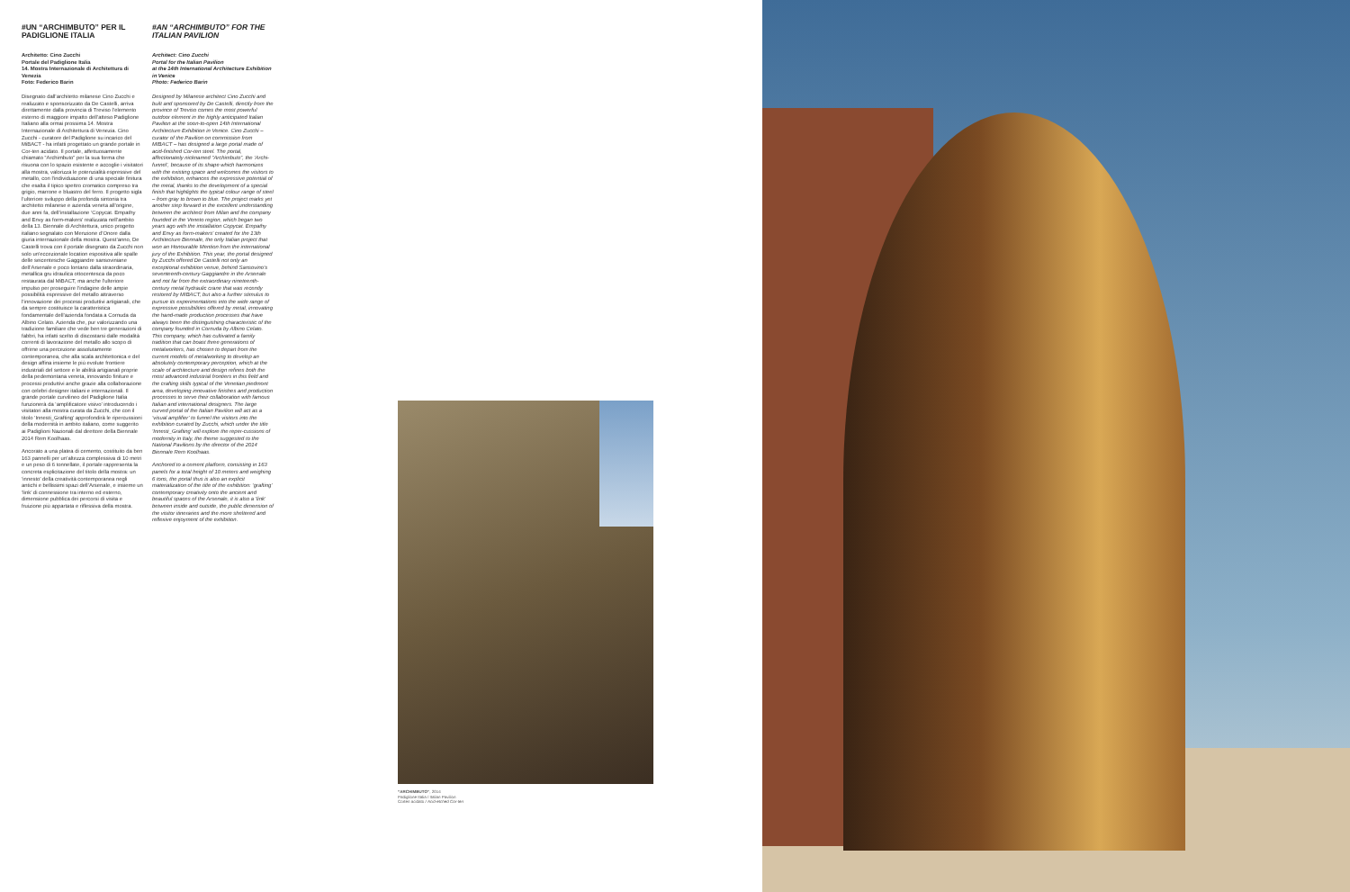#UN “ARCHIMBUTO” PER IL PADIGLIONE ITALIA
Architetto: Cino Zucchi
Portale del Padiglione Italia
14. Mostra Internazionale di Architettura di Venezia
Foto: Federico Barin
Disegnato dall’architetto milanese Cino Zucchi e realizzato e sponsorizzato da De Castelli, arriva direttamente dalla provincia di Treviso l’elemento esterno di maggiore impatto dell’atteso Padiglione Italiano alla ormai prossima 14. Mostra Internazionale di Architettura di Venezia. Cino Zucchi - curatore del Padiglione su incarico del MiBACT - ha infatti progettato un grande portale in Cor-ten acidato. Il portale, affettuosamente chiamato “Archimbuto” per la sua forma che risuona con lo spazio esistente e accoglie i visitatori alla mostra, valorizza le potenzialità espressive del metallo, con l’individuazione di una speciale finitura che esalta il tipico spettro cromatico compreso tra grigio, marrone e bluastro del ferro. Il progetto sigla l’ulteriore sviluppo della profonda sintonia tra architetto milanese e azienda veneta all’origine, due anni fa, dell’installazione ‘Copycat. Empathy and Envy as form-makers’ realizzata nell’ambito della 13. Biennale di Architettura, unico progetto italiano segnalato con Menzione d’Onore dalla giuria internazionale della mostra. Quest’anno, De Castelli trova con il portale disegnato da Zucchi non solo un’eccezionale location espositiva alle spalle delle seicentesche Gaggiandre sansoviniane dell’Arsenale e poco lontano dalla straordinaria, metallica gru idraulica ottocentesca da poco restaurata dal MiBACT, ma anche l’ulteriore impulso per proseguire l’indagine delle ampie possibilità espressive del metallo attraverso l’innovazione dei processi produttivi artigianali, che da sempre costituisce la caratteristica fondamentale dell’azienda fondata a Cornuda da Albino Celato. Azienda che, pur valorizzando una tradizione familiare che vede ben tre generazioni di fabbri, ha infatti scelto di discostarsi dalle modalità correnti di lavorazione del metallo allo scopo di offrirne una percezione assolutamente contemporanea, che alla scala architettonica e del design affina insieme le più evolute frontiere industriali del settore e le abilità artigianali proprie della pedemontana veneta, innovando finiture e processi produttivi anche grazie alla collaborazione con celebri designer italiani e internazionali. Il grande portale curvilineo del Padiglione Italia funzionerà da ‘amplificatore visivo’ introducendo i visitatori alla mostra curata da Zucchi, che con il titolo ‘Innesti_Grafting’ approfondirà le ripercussioni della modernità in ambito italiano, come suggerito ai Padiglioni Nazionali dal direttore della Biennale 2014 Rem Koolhaas.
Ancorato a una platea di cemento, costituito da ben 163 pannelli per un’altezza complessiva di 10 metri e un peso di 6 tonnellate, il portale rappresenta la concreta esplicitazione del titolo della mostra: un ‘innesto’ della creatività contemporanea negli antichi e bellissimi spazi dell’Arsenale, e insieme un ‘link’ di connessione tra interno ed esterno, dimensione pubblica dei percorsi di visita e fruizione più appartata e riflessiva della mostra.
#AN “ARCHIMBUTO” FOR THE ITALIAN PAVILION
Architect: Cino Zucchi
Portal for the Italian Pavilion
at the 14th International Architecture Exhibition in Venice
Photo: Federico Barin
Designed by Milanese architect Cino Zucchi and built and sponsored by De Castelli, directly from the province of Treviso comes the most powerful outdoor element in the highly anticipated Italian Pavilion at the soon-to-open 14th International Architecture Exhibition in Venice. Cino Zucchi – curator of the Pavilion on commission from MIBACT – has designed a large portal made of acid-finished Cor-ten steel. The portal, affectionately nicknamed “Archimbuto”, the ‘Archi-funnel’, because of its shape which harmonizes with the existing space and welcomes the visitors to the exhibition, enhances the expressive potential of the metal, thanks to the development of a special finish that highlights the typical colour range of steel – from gray to brown to blue. The project marks yet another step forward in the excellent understanding between the architect from Milan and the company founded in the Veneto region, which began two years ago with the installation Copycat. Empathy and Envy as form-makers’ created for the 13th Architecture Biennale, the only Italian project that won an Honourable Mention from the international jury of the Exhibition. This year, the portal designed by Zucchi offered De Castelli not only an exceptional exhibition venue, behind Sansovino’s seventeenth-century Gaggiandre in the Arsenale and not far from the extraordinary nineteenth-century metal hydraulic crane that was recently restored by MIBACT, but also a further stimulus to pursue its experimentations into the wide range of expressive possibilities offered by metal, innovating the hand-made production processes that have always been the distinguishing characteristic of the company founded in Cornuda by Albino Celato. This company, which has cultivated a family tradition that can boast three generations of metalworkers, has chosen to depart from the current models of metalworking to develop an absolutely contemporary perception, which at the scale of architecture and design refines both the most advanced industrial frontiers in this field and the crafting skills typical of the Venetian piedmont area, developing innovative finishes and production processes to serve their collaboration with famous Italian and international designers. The large curved portal of the Italian Pavilion will act as a ‘visual amplifier’ to funnel the visitors into the exhibition curated by Zucchi, which under the title ‘Innesti_Grafting’ will explore the reper-cussions of modernity in Italy, the theme suggested to the National Pavilions by the director of the 2014 Biennale Rem Koolhaas.
Anchored to a cement platform, consisting in 163 panels for a total height of 10 meters and weighing 6 tons, the portal thus is also an explicit materialization of the title of the exhibition: ‘grafting’ contemporary creativity onto the ancient and beautiful spaces of the Arsenale, it is also a ‘link’ between inside and outside, the public dimension of the visitor itineraries and the more sheltered and reflexive enjoyment of the exhibition.
“ARCHIMBUTO”, 2014
Padiglione Italia / Italian Pavilion
Corten acidato / Acid-etched Cor-ten